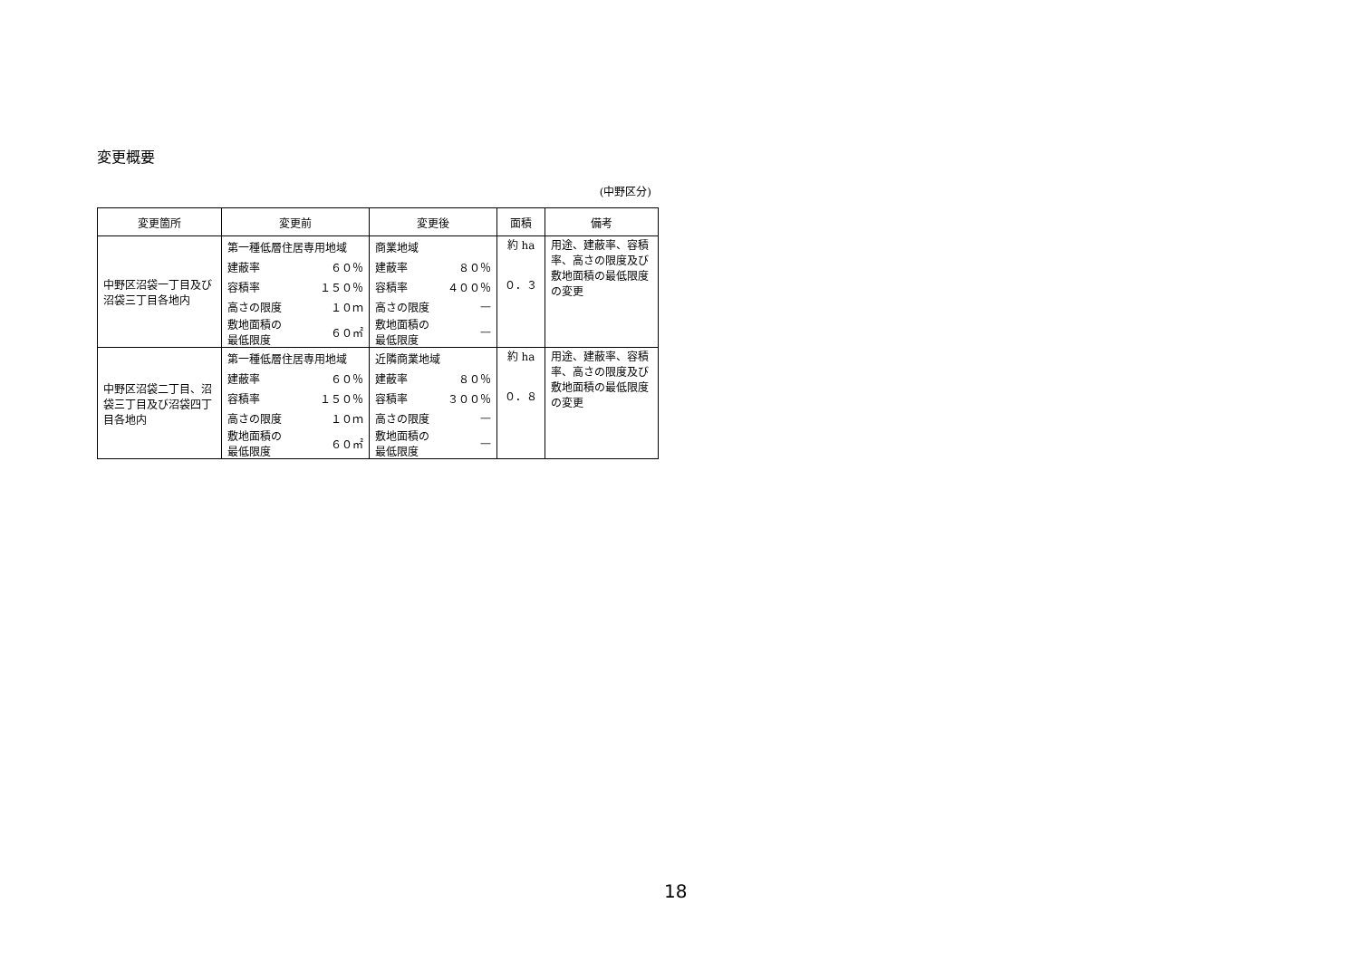変更概要
(中野区分)
| 変更箇所 | 変更前 | 変更後 | 面積 | 備考 |
| --- | --- | --- | --- | --- |
| 中野区沼袋一丁目及び沼袋三丁目各地内 | / 第一種低層住居専用地域 / / / 建蔽率 / ６０％ / / 容積率 / １５０％ / / 高さの限度 / １０ｍ / / 敷地面積の 最低限度 / ６０㎡ / | / 商業地域 / / / 建蔽率 / ８０％ / / 容積率 / ４００％ / / 高さの限度 / — / / 敷地面積の 最低限度 / — / | 約 ha ０．３ | 用途、建蔽率、容積率、高さの限度及び敷地面積の最低限度の変更 |
| 中野区沼袋二丁目、沼袋三丁目及び沼袋四丁目各地内 | / 第一種低層住居専用地域 / / / 建蔽率 / ６０％ / / 容積率 / １５０％ / / 高さの限度 / １０ｍ / / 敷地面積の 最低限度 / ６０㎡ / | / 近隣商業地域 / / / 建蔽率 / ８０％ / / 容積率 / ３００％ / / 高さの限度 / — / / 敷地面積の 最低限度 / — / | 約 ha ０．８ | 用途、建蔽率、容積率、高さの限度及び敷地面積の最低限度の変更 |
18